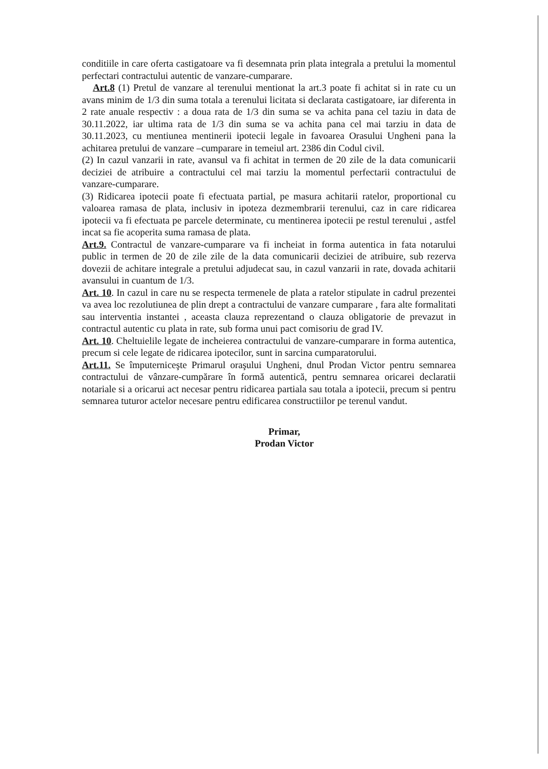conditiile in care oferta castigatoare va fi desemnata prin plata integrala a pretului la momentul perfectari contractului autentic de vanzare-cumparare.
Art.8 (1) Pretul de vanzare al terenului mentionat la art.3 poate fi achitat si in rate cu un avans minim de 1/3 din suma totala a terenului licitata si declarata castigatoare, iar diferenta in 2 rate anuale respectiv : a doua rata de 1/3 din suma se va achita pana cel taziu in data de 30.11.2022, iar ultima rata de 1/3 din suma se va achita pana cel mai tarziu in data de 30.11.2023, cu mentiunea mentinerii ipotecii legale in favoarea Orasului Ungheni pana la achitarea pretului de vanzare –cumparare in temeiul art. 2386 din Codul civil.
(2) In cazul vanzarii in rate, avansul va fi achitat in termen de 20 zile de la data comunicarii deciziei de atribuire a contractului cel mai tarziu la momentul perfectarii contractului de vanzare-cumparare.
(3) Ridicarea ipotecii poate fi efectuata partial, pe masura achitarii ratelor, proportional cu valoarea ramasa de plata, inclusiv in ipoteza dezmembrarii terenului, caz in care ridicarea ipotecii va fi efectuata pe parcele determinate, cu mentinerea ipotecii pe restul terenului , astfel incat sa fie acoperita suma ramasa de plata.
Art.9. Contractul de vanzare-cumparare va fi incheiat in forma autentica in fata notarului public in termen de 20 de zile zile de la data comunicarii deciziei de atribuire, sub rezerva dovezii de achitare integrale a pretului adjudecat sau, in cazul vanzarii in rate, dovada achitarii avansului in cuantum de 1/3.
Art. 10. In cazul in care nu se respecta termenele de plata a ratelor stipulate in cadrul prezentei va avea loc rezolutiunea de plin drept a contractului de vanzare cumparare , fara alte formalitati sau interventia instantei , aceasta clauza reprezentand o clauza obligatorie de prevazut in contractul autentic cu plata in rate, sub forma unui pact comisoriu de grad IV.
Art. 10. Cheltuielile legate de incheierea contractului de vanzare-cumparare in forma autentica, precum si cele legate de ridicarea ipotecilor, sunt in sarcina cumparatorului.
Art.11. Se împuterniceşte Primarul oraşului Ungheni, dnul Prodan Victor pentru semnarea contractului de vânzare-cumpărare în formă autentică, pentru semnarea oricarei declaratii notariale si a oricarui act necesar pentru ridicarea partiala sau totala a ipotecii, precum si pentru semnarea tuturor actelor necesare pentru edificarea constructiilor pe terenul vandut.
Primar,
Prodan Victor